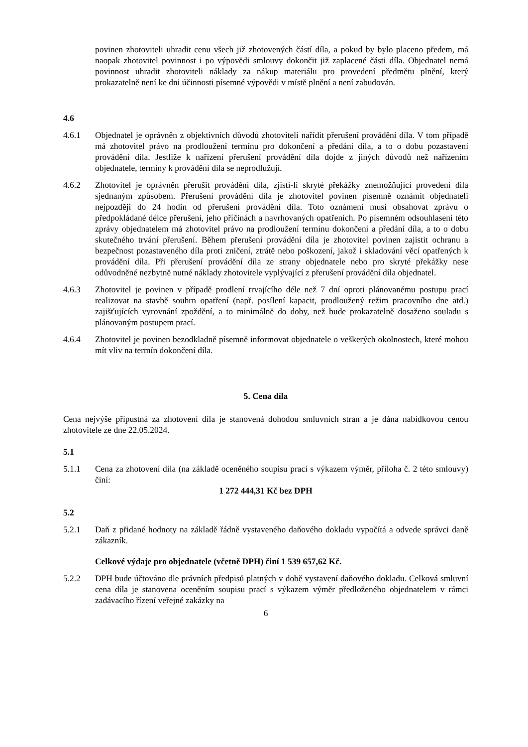povinen zhotoviteli uhradit cenu všech již zhotovených částí díla, a pokud by bylo placeno předem, má naopak zhotovitel povinnost i po výpovědi smlouvy dokončit již zaplacené části díla. Objednatel nemá povinnost uhradit zhotoviteli náklady za nákup materiálu pro provedení předmětu plnění, který prokazatelně není ke dni účinnosti písemné výpovědi v místě plnění a není zabudován.
4.6
4.6.1 Objednatel je oprávněn z objektivních důvodů zhotoviteli nařídit přerušení provádění díla. V tom případě má zhotovitel právo na prodloužení termínu pro dokončení a předání díla, a to o dobu pozastavení provádění díla. Jestliže k nařízení přerušení provádění díla dojde z jiných důvodů než nařízením objednatele, termíny k provádění díla se neprodlužují.
4.6.2 Zhotovitel je oprávněn přerušit provádění díla, zjistí-li skryté překážky znemožňující provedení díla sjednaným způsobem. Přerušení provádění díla je zhotovitel povinen písemně oznámit objednateli nejpozději do 24 hodin od přerušení provádění díla. Toto oznámení musí obsahovat zprávu o předpokládané délce přerušení, jeho příčinách a navrhovaných opatřeních. Po písemném odsouhlasení této zprávy objednatelem má zhotovitel právo na prodloužení termínu dokončení a předání díla, a to o dobu skutečného trvání přerušení. Během přerušení provádění díla je zhotovitel povinen zajistit ochranu a bezpečnost pozastaveného díla proti zničení, ztrátě nebo poškození, jakož i skladování věcí opatřených k provádění díla. Při přerušení provádění díla ze strany objednatele nebo pro skryté překážky nese odůvodněné nezbytně nutné náklady zhotovitele vyplývající z přerušení provádění díla objednatel.
4.6.3 Zhotovitel je povinen v případě prodlení trvajícího déle než 7 dní oproti plánovanému postupu prací realizovat na stavbě souhrn opatření (např. posílení kapacit, prodloužený režim pracovního dne atd.) zajišťujících vyrovnání zpoždění, a to minimálně do doby, než bude prokazatelně dosaženo souladu s plánovaným postupem prací.
4.6.4 Zhotovitel je povinen bezodkladně písemně informovat objednatele o veškerých okolnostech, které mohou mít vliv na termín dokončení díla.
5. Cena díla
Cena nejvýše přípustná za zhotovení díla je stanovená dohodou smluvních stran a je dána nabídkovou cenou zhotovitele ze dne 22.05.2024.
5.1
5.1.1 Cena za zhotovení díla (na základě oceněného soupisu prací s výkazem výměr, příloha č. 2 této smlouvy) činí:
1 272 444,31 Kč bez DPH
5.2
5.2.1 Daň z přidané hodnoty na základě řádně vystaveného daňového dokladu vypočítá a odvede správci daně zákazník.
Celkové výdaje pro objednatele (včetně DPH) činí 1 539 657,62 Kč.
5.2.2 DPH bude účtováno dle právních předpisů platných v době vystavení daňového dokladu. Celková smluvní cena díla je stanovena oceněním soupisu prací s výkazem výměr předloženého objednatelem v rámci zadávacího řízení veřejné zakázky na
6